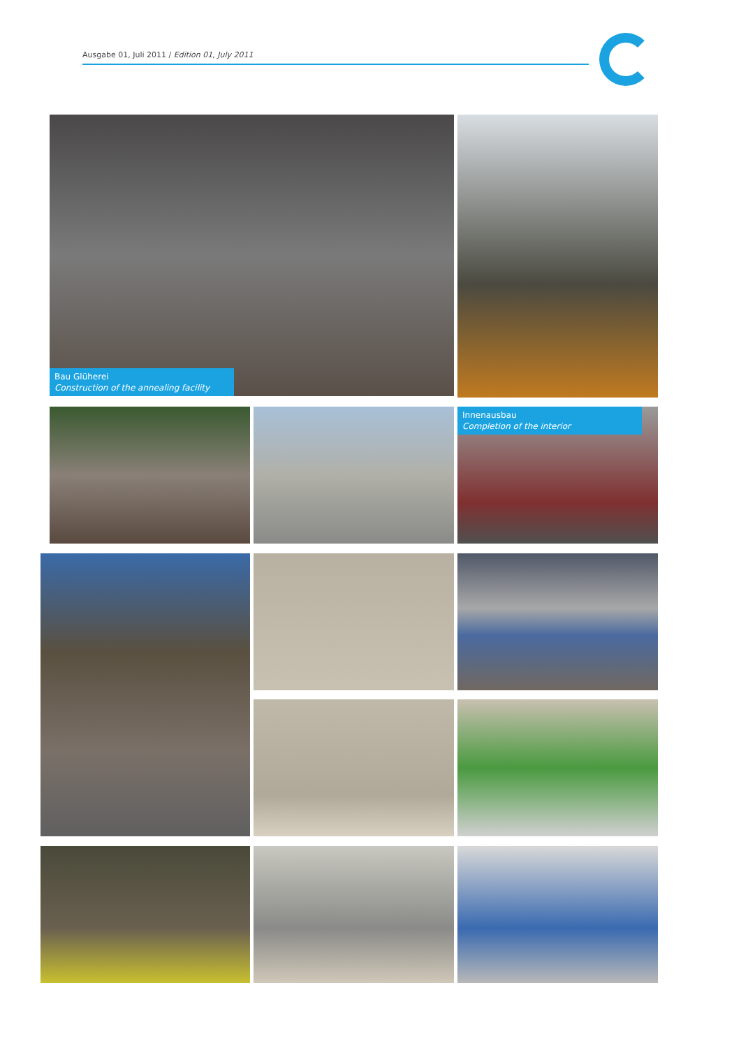Ausgabe 01, Juli 2011 / Edition 01, July 2011
Bau Glüherei
Construction of the annealing facility
Innenausbau
Completion of the interior